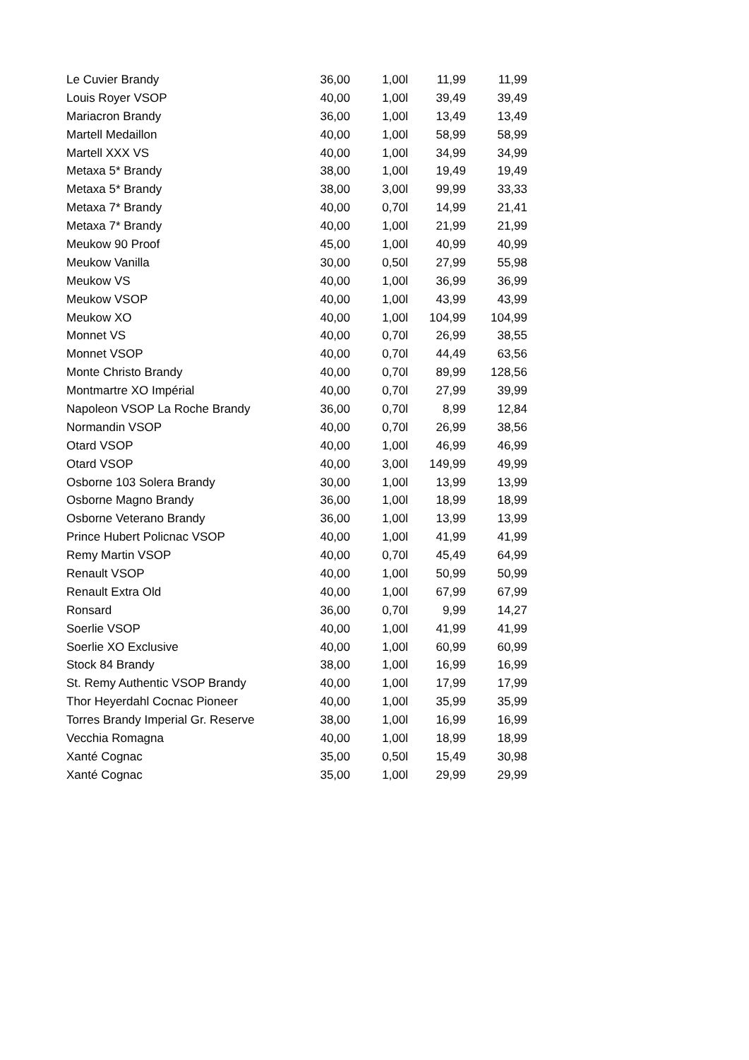| Le Cuvier Brandy | 36,00 | 1,00l | 11,99 | 11,99 |
| Louis Royer VSOP | 40,00 | 1,00l | 39,49 | 39,49 |
| Mariacron Brandy | 36,00 | 1,00l | 13,49 | 13,49 |
| Martell Medaillon | 40,00 | 1,00l | 58,99 | 58,99 |
| Martell XXX VS | 40,00 | 1,00l | 34,99 | 34,99 |
| Metaxa 5* Brandy | 38,00 | 1,00l | 19,49 | 19,49 |
| Metaxa 5* Brandy | 38,00 | 3,00l | 99,99 | 33,33 |
| Metaxa 7* Brandy | 40,00 | 0,70l | 14,99 | 21,41 |
| Metaxa 7* Brandy | 40,00 | 1,00l | 21,99 | 21,99 |
| Meukow 90 Proof | 45,00 | 1,00l | 40,99 | 40,99 |
| Meukow Vanilla | 30,00 | 0,50l | 27,99 | 55,98 |
| Meukow VS | 40,00 | 1,00l | 36,99 | 36,99 |
| Meukow VSOP | 40,00 | 1,00l | 43,99 | 43,99 |
| Meukow XO | 40,00 | 1,00l | 104,99 | 104,99 |
| Monnet VS | 40,00 | 0,70l | 26,99 | 38,55 |
| Monnet VSOP | 40,00 | 0,70l | 44,49 | 63,56 |
| Monte Christo Brandy | 40,00 | 0,70l | 89,99 | 128,56 |
| Montmartre XO Impérial | 40,00 | 0,70l | 27,99 | 39,99 |
| Napoleon VSOP La Roche Brandy | 36,00 | 0,70l | 8,99 | 12,84 |
| Normandin VSOP | 40,00 | 0,70l | 26,99 | 38,56 |
| Otard VSOP | 40,00 | 1,00l | 46,99 | 46,99 |
| Otard VSOP | 40,00 | 3,00l | 149,99 | 49,99 |
| Osborne 103 Solera Brandy | 30,00 | 1,00l | 13,99 | 13,99 |
| Osborne Magno Brandy | 36,00 | 1,00l | 18,99 | 18,99 |
| Osborne Veterano Brandy | 36,00 | 1,00l | 13,99 | 13,99 |
| Prince Hubert Policnac VSOP | 40,00 | 1,00l | 41,99 | 41,99 |
| Remy Martin VSOP | 40,00 | 0,70l | 45,49 | 64,99 |
| Renault VSOP | 40,00 | 1,00l | 50,99 | 50,99 |
| Renault Extra Old | 40,00 | 1,00l | 67,99 | 67,99 |
| Ronsard | 36,00 | 0,70l | 9,99 | 14,27 |
| Soerlie VSOP | 40,00 | 1,00l | 41,99 | 41,99 |
| Soerlie XO Exclusive | 40,00 | 1,00l | 60,99 | 60,99 |
| Stock 84 Brandy | 38,00 | 1,00l | 16,99 | 16,99 |
| St. Remy Authentic VSOP Brandy | 40,00 | 1,00l | 17,99 | 17,99 |
| Thor Heyerdahl Cocnac Pioneer | 40,00 | 1,00l | 35,99 | 35,99 |
| Torres Brandy Imperial Gr. Reserve | 38,00 | 1,00l | 16,99 | 16,99 |
| Vecchia Romagna | 40,00 | 1,00l | 18,99 | 18,99 |
| Xanté Cognac | 35,00 | 0,50l | 15,49 | 30,98 |
| Xanté Cognac | 35,00 | 1,00l | 29,99 | 29,99 |